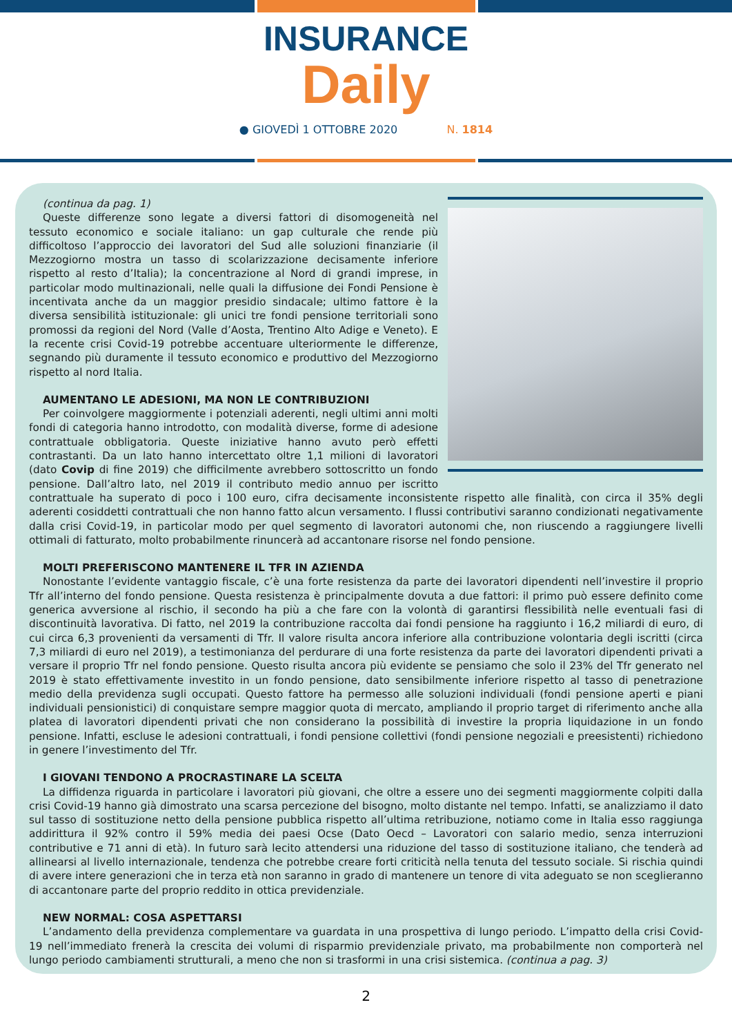INSURANCE
Daily
● GIOVEDÌ 1 OTTOBRE 2020 N. 1814
(continua da pag. 1)
Queste differenze sono legate a diversi fattori di disomogeneità nel tessuto economico e sociale italiano: un gap culturale che rende più difficoltoso l’approccio dei lavoratori del Sud alle soluzioni finanziarie (il Mezzogiorno mostra un tasso di scolarizzazione decisamente inferiore rispetto al resto d’Italia); la concentrazione al Nord di grandi imprese, in particolar modo multinazionali, nelle quali la diffusione dei Fondi Pensione è incentivata anche da un maggior presidio sindacale; ultimo fattore è la diversa sensibilità istituzionale: gli unici tre fondi pensione territoriali sono promossi da regioni del Nord (Valle d’Aosta, Trentino Alto Adige e Veneto). E la recente crisi Covid-19 potrebbe accentuare ulteriormente le differenze, segnando più duramente il tessuto economico e produttivo del Mezzogiorno rispetto al nord Italia.
AUMENTANO LE ADESIONI, MA NON LE CONTRIBUZIONI
Per coinvolgere maggiormente i potenziali aderenti, negli ultimi anni molti fondi di categoria hanno introdotto, con modalità diverse, forme di adesione contrattuale obbligatoria. Queste iniziative hanno avuto però effetti contrastanti. Da un lato hanno intercettato oltre 1,1 milioni di lavoratori (dato Covip di fine 2019) che difficilmente avrebbero sottoscritto un fondo pensione. Dall’altro lato, nel 2019 il contributo medio annuo per iscritto contrattuale ha superato di poco i 100 euro, cifra decisamente inconsistente rispetto alle finalità, con circa il 35% degli aderenti cosiddetti contrattuali che non hanno fatto alcun versamento. I flussi contributivi saranno condizionati negativamente dalla crisi Covid-19, in particolar modo per quel segmento di lavoratori autonomi che, non riuscendo a raggiungere livelli ottimali di fatturato, molto probabilmente rinuncerà ad accantonare risorse nel fondo pensione.
MOLTI PREFERISCONO MANTENERE IL TFR IN AZIENDA
Nonostante l’evidente vantaggio fiscale, c’è una forte resistenza da parte dei lavoratori dipendenti nell’investire il proprio Tfr all’interno del fondo pensione. Questa resistenza è principalmente dovuta a due fattori: il primo può essere definito come generica avversione al rischio, il secondo ha più a che fare con la volontà di garantirsi flessibilità nelle eventuali fasi di discontinuità lavorativa. Di fatto, nel 2019 la contribuzione raccolta dai fondi pensione ha raggiunto i 16,2 miliardi di euro, di cui circa 6,3 provenienti da versamenti di Tfr. Il valore risulta ancora inferiore alla contribuzione volontaria degli iscritti (circa 7,3 miliardi di euro nel 2019), a testimonianza del perdurare di una forte resistenza da parte dei lavoratori dipendenti privati a versare il proprio Tfr nel fondo pensione. Questo risulta ancora più evidente se pensiamo che solo il 23% del Tfr generato nel 2019 è stato effettivamente investito in un fondo pensione, dato sensibilmente inferiore rispetto al tasso di penetrazione medio della previdenza sugli occupati. Questo fattore ha permesso alle soluzioni individuali (fondi pensione aperti e piani individuali pensionistici) di conquistare sempre maggior quota di mercato, ampliando il proprio target di riferimento anche alla platea di lavoratori dipendenti privati che non considerano la possibilità di investire la propria liquidazione in un fondo pensione. Infatti, escluse le adesioni contrattuali, i fondi pensione collettivi (fondi pensione negoziali e preesistenti) richiedono in genere l’investimento del Tfr.
I GIOVANI TENDONO A PROCRASTINARE LA SCELTA
La diffidenza riguarda in particolare i lavoratori più giovani, che oltre a essere uno dei segmenti maggiormente colpiti dalla crisi Covid-19 hanno già dimostrato una scarsa percezione del bisogno, molto distante nel tempo. Infatti, se analizziamo il dato sul tasso di sostituzione netto della pensione pubblica rispetto all’ultima retribuzione, notiamo come in Italia esso raggiunga addirittura il 92% contro il 59% media dei paesi Ocse (Dato Oecd – Lavoratori con salario medio, senza interruzioni contributive e 71 anni di età). In futuro sarà lecito attendersi una riduzione del tasso di sostituzione italiano, che tenderà ad allinearsi al livello internazionale, tendenza che potrebbe creare forti criticità nella tenuta del tessuto sociale. Si rischia quindi di avere intere generazioni che in terza età non saranno in grado di mantenere un tenore di vita adeguato se non sceglieranno di accantonare parte del proprio reddito in ottica previdenziale.
NEW NORMAL: COSA ASPETTARSI
L’andamento della previdenza complementare va guardata in una prospettiva di lungo periodo. L’impatto della crisi Covid-19 nell’immediato frenerà la crescita dei volumi di risparmio previdenziale privato, ma probabilmente non comporterà nel lungo periodo cambiamenti strutturali, a meno che non si trasformi in una crisi sistemica. (continua a pag. 3)
2